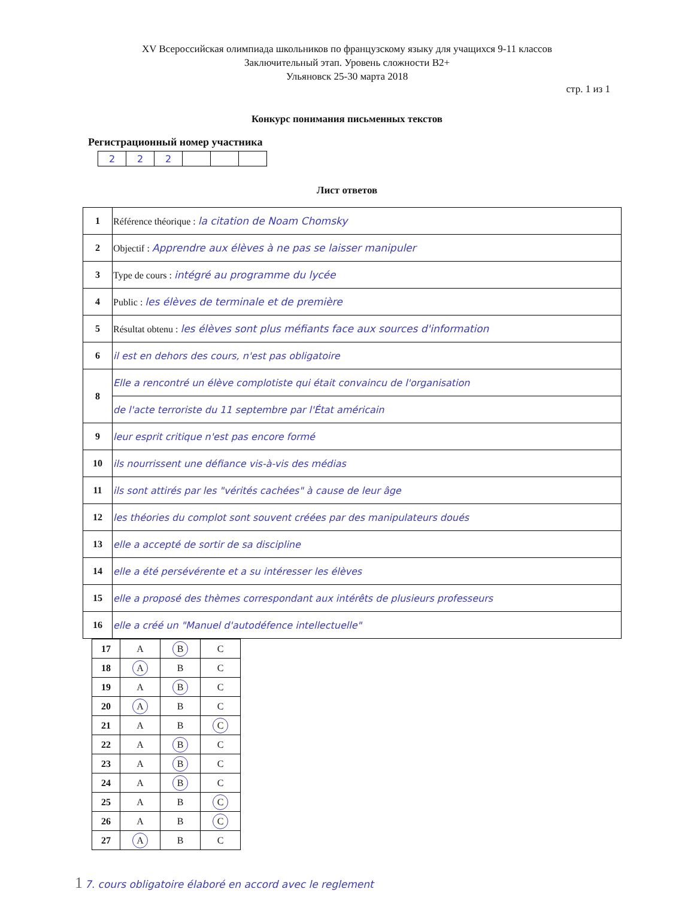XV Всероссийская олимпиада школьников по французскому языку для учащихся 9-11 классов
Заключительный этап. Уровень сложности B2+
Ульяновск 25-30 марта 2018
стр. 1 из 1
Конкурс понимания письменных текстов
Регистрационный номер участника
| 2 | 2 | 2 | | | |
Лист ответов
| 1 | Référence théorique : la citation de Noam Chomsky |
| 2 | Objectif : Apprendre aux élèves à ne pas se laisser manipuler |
| 3 | Type de cours : intégré au programme du lycée |
| 4 | Public : les élèves de terminale et de première |
| 5 | Résultat obtenu : les élèves sont plus méfiants face aux sources d'information |
| 6 | il est en dehors des cours, n'est pas obligatoire |
| 8 | Elle a rencontré un élève complotiste qui était convaincu de l'organisation |
| | de l'acte terroriste du 11 septembre par l'État américain |
| 9 | leur esprit critique n'est pas encore formé |
| 10 | ils nourrissent une défiance vis-à-vis des médias |
| 11 | ils sont attirés par les "vérités cachées" à cause de leur âge |
| 12 | les théories du complot sont souvent créées par des manipulateurs doués |
| 13 | elle a accepté de sortir de sa discipline |
| 14 | elle a été persévérente et a su intéresser les élèves |
| 15 | elle a proposé des thèmes correspondant aux intérêts de plusieurs professeurs |
| 16 | elle a créé un "Manuel d'autodéfence intellectuelle" |
| 17 | A | B | C |
| 18 | A | B | C |
| 19 | A | B | C |
| 20 | A | B | C |
| 21 | A | B | C |
| 22 | A | B | C |
| 23 | A | B | C |
| 24 | A | B | C |
| 25 | A | B | C |
| 26 | A | B | C |
| 27 | A | B | C |
1 7. cours obligatoire élaboré en accord avec le reglement